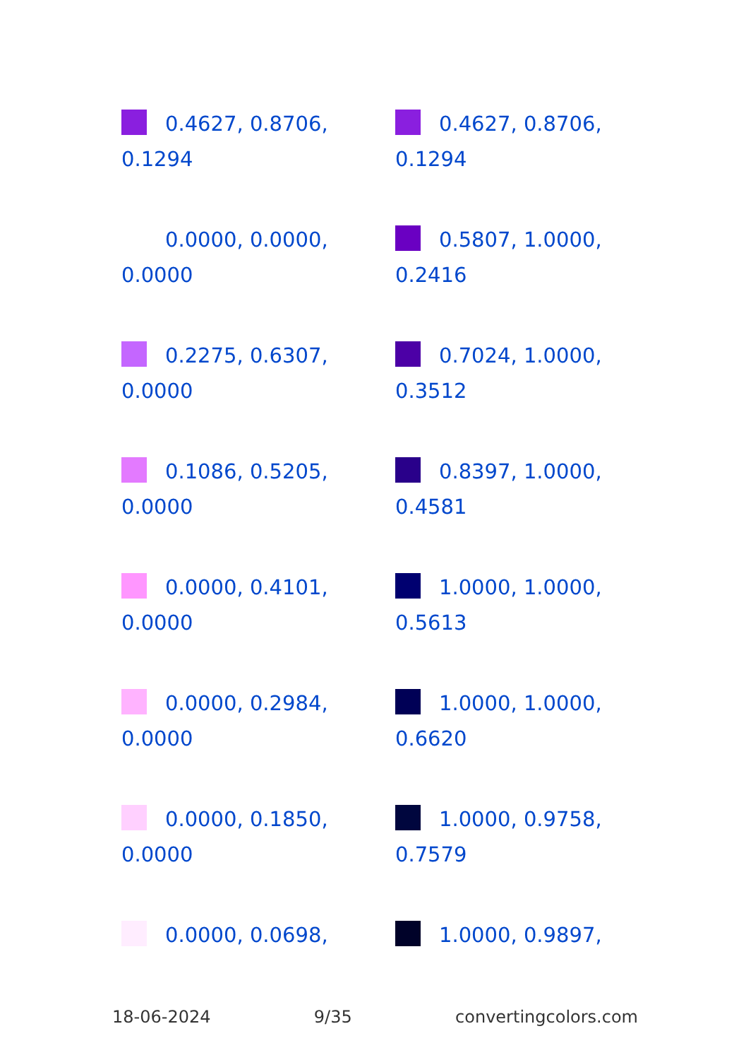0.4627, 0.8706, 0.1294
0.4627, 0.8706, 0.1294
0.0000, 0.0000, 0.0000
0.5807, 1.0000, 0.2416
0.2275, 0.6307, 0.0000
0.7024, 1.0000, 0.3512
0.1086, 0.5205, 0.0000
0.8397, 1.0000, 0.4581
0.0000, 0.4101, 0.0000
1.0000, 1.0000, 0.5613
0.0000, 0.2984, 0.0000
1.0000, 1.0000, 0.6620
0.0000, 0.1850, 0.0000
1.0000, 0.9758, 0.7579
0.0000, 0.0698,
1.0000, 0.9897,
18-06-2024 9/35 convertingcolors.com